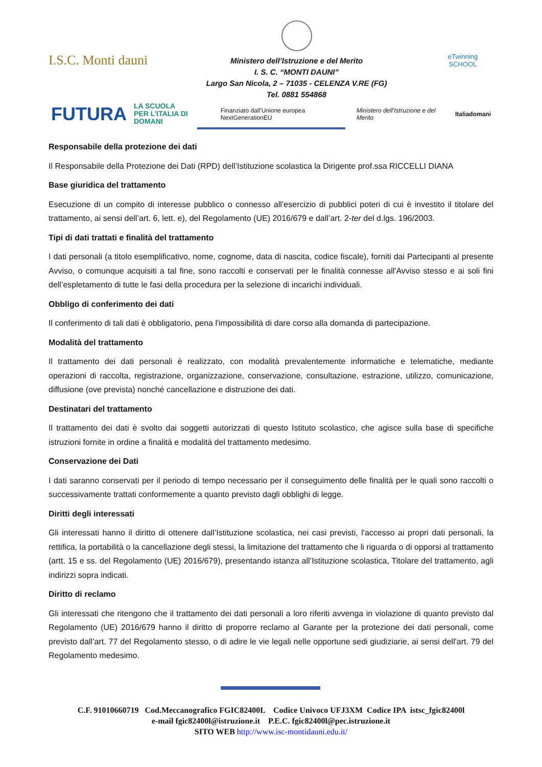I.S.C. Monti dauni
Ministero dell’Istruzione e del Merito
I. S. C. “MONTI DAUNI”
Largo San Nicola, 2 – 71035 - CELENZA V.RE (FG)
Tel. 0881 554868
eTwinning
SCHOOL
FUTURA LA SCUOLA
PER L’ITALIA DI DOMANI Finanziato dall’Unione europea NextGenerationEU Ministero dell’Istruzione e del Merito Italiadomani
Responsabile della protezione dei dati
Il Responsabile della Protezione dei Dati (RPD) dell’Istituzione scolastica la Dirigente prof.ssa RICCELLI DIANA
Base giuridica del trattamento
Esecuzione di un compito di interesse pubblico o connesso all’esercizio di pubblici poteri di cui è investito il titolare del trattamento, ai sensi dell’art. 6, lett. e), del Regolamento (UE) 2016/679 e dall’art. 2-ter del d.lgs. 196/2003.
Tipi di dati trattati e finalità del trattamento
I dati personali (a titolo esemplificativo, nome, cognome, data di nascita, codice fiscale), forniti dai Partecipanti al presente Avviso, o comunque acquisiti a tal fine, sono raccolti e conservati per le finalità connesse all'Avviso stesso e ai soli fini dell’espletamento di tutte le fasi della procedura per la selezione di incarichi individuali.
Obbligo di conferimento dei dati
Il conferimento di tali dati è obbligatorio, pena l'impossibilità di dare corso alla domanda di partecipazione.
Modalità del trattamento
Il trattamento dei dati personali è realizzato, con modalità prevalentemente informatiche e telematiche, mediante operazioni di raccolta, registrazione, organizzazione, conservazione, consultazione, estrazione, utilizzo, comunicazione, diffusione (ove prevista) nonché cancellazione e distruzione dei dati.
Destinatari del trattamento
Il trattamento dei dati è svolto dai soggetti autorizzati di questo Istituto scolastico, che agisce sulla base di specifiche istruzioni fornite in ordine a finalità e modalità del trattamento medesimo.
Conservazione dei Dati
I dati saranno conservati per il periodo di tempo necessario per il conseguimento delle finalità per le quali sono raccolti o successivamente trattati conformemente a quanto previsto dagli obblighi di legge.
Diritti degli interessati
Gli interessati hanno il diritto di ottenere dall’Istituzione scolastica, nei casi previsti, l'accesso ai propri dati personali, la rettifica, la portabilità o la cancellazione degli stessi, la limitazione del trattamento che li riguarda o di opporsi al trattamento (artt. 15 e ss. del Regolamento (UE) 2016/679), presentando istanza all’Istituzione scolastica, Titolare del trattamento, agli indirizzi sopra indicati.
Diritto di reclamo
Gli interessati che ritengono che il trattamento dei dati personali a loro riferiti avvenga in violazione di quanto previsto dal Regolamento (UE) 2016/679 hanno il diritto di proporre reclamo al Garante per la protezione dei dati personali, come previsto dall’art. 77 del Regolamento stesso, o di adire le vie legali nelle opportune sedi giudiziarie, ai sensi dell'art. 79 del Regolamento medesimo.
C.F. 91010660719 Cod.Meccanografico FGIC82400L Codice Univoco UFJ3XM Codice IPA istsc_fgic82400l
e-mail fgic82400l@istruzione.it P.E.C. fgic82400l@pec.istruzione.it
SITO WEB http://www.isc-montidauni.edu.it/